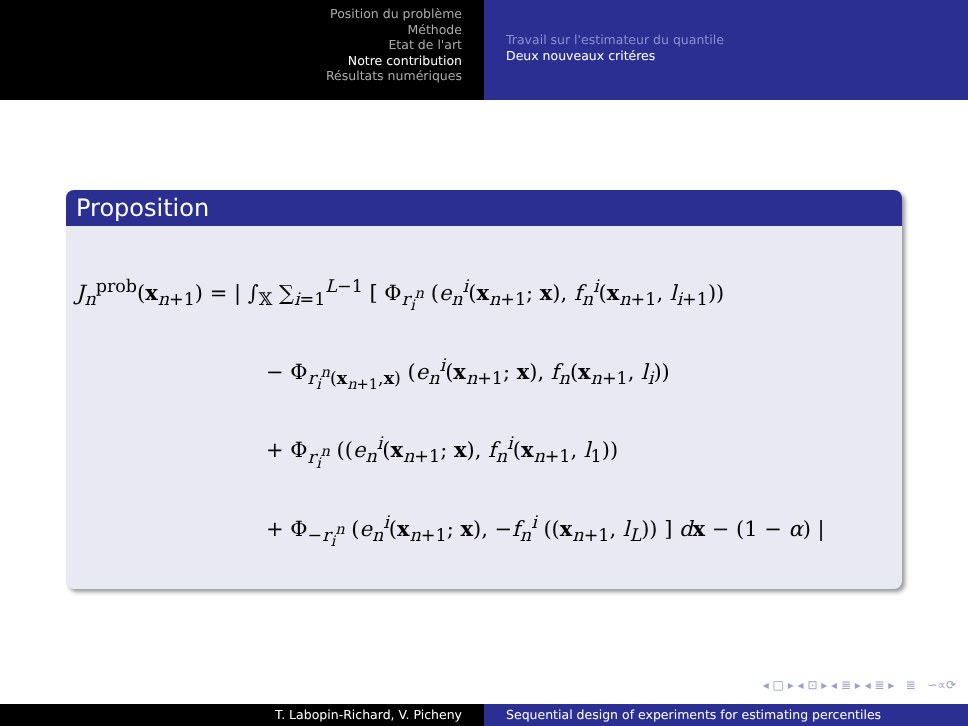Position du problème
Méthode
Etat de l'art
Notre contribution
Résultats numériques
Travail sur l'estimateur du quantile
Deux nouveaux critéres
Proposition
J<sub>n</sub><sup>prob</sup>(x<sub>n+1</sub>) = | ∫<sub>𝕏</sub> ∑<sub>i=1</sub><sup>L−1</sup> [ Φ<sub>r<sub>i</sub><sup>n</sup></sub> (e<sub>n</sub><sup>i</sup>(x<sub>n+1</sub>; x), f<sub>n</sub><sup>i</sup>(x<sub>n+1</sub>, l<sub>i+1</sub>))
− Φ<sub>r<sub>i</sub><sup>n</sup>(x<sub>n+1</sub>,x)</sub> (e<sub>n</sub><sup>i</sup>(x<sub>n+1</sub>; x), f<sub>n</sub>(x<sub>n+1</sub>, l<sub>i</sub>))
+ Φ<sub>r<sub>i</sub><sup>n</sup></sub> ((e<sub>n</sub><sup>i</sup>(x<sub>n+1</sub>; x), f<sub>n</sub><sup>i</sup>(x<sub>n+1</sub>, l<sub>1</sub>))
+ Φ<sub>−r<sub>i</sub><sup>n</sup></sub> (e<sub>n</sub><sup>i</sup>(x<sub>n+1</sub>; x), −f<sub>n</sub><sup>i</sup> ((x<sub>n+1</sub>, l<sub>L</sub>)) ] dx − (1 − α) |
◂ □ ▸ ◂ ⊡ ▸ ◂ ≣ ▸ ◂ ≣ ▸ ≣ ∽∝⟳
T. Labopin-Richard, V. Picheny Sequential design of experiments for estimating percentiles